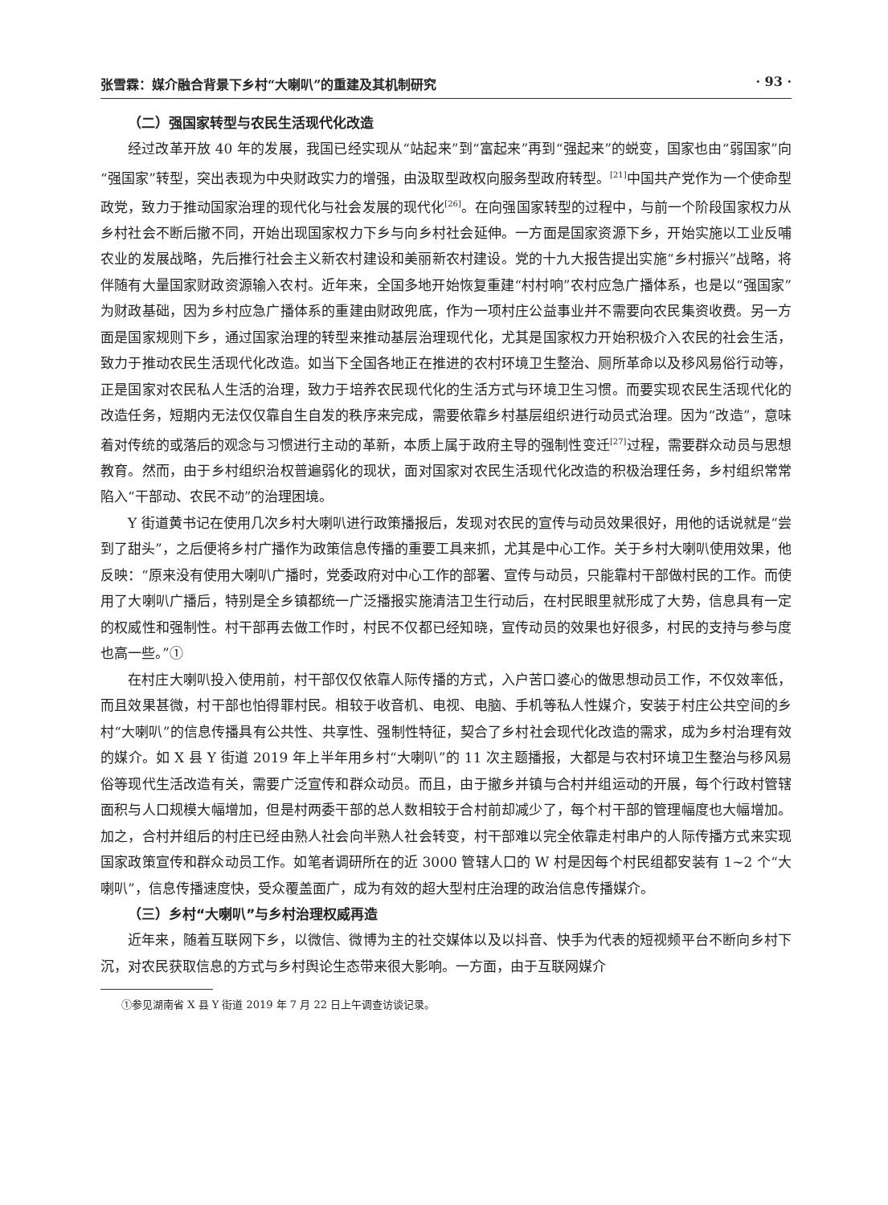张雪霖：媒介融合背景下乡村“大喇叭”的重建及其机制研究 · 93 ·
（二）强国家转型与农民生活现代化改造
经过改革开放 40 年的发展，我国已经实现从“站起来”到“富起来”再到“强起来”的蜕变，国家也由“弱国家”向“强国家”转型，突出表现为中央财政实力的增强，由汲取型政权向服务型政府转型。<sup>[21]</sup>中国共产党作为一个使命型政党，致力于推动国家治理的现代化与社会发展的现代化<sup>[26]</sup>。在向强国家转型的过程中，与前一个阶段国家权力从乡村社会不断后撤不同，开始出现国家权力下乡与向乡村社会延伸。一方面是国家资源下乡，开始实施以工业反哺农业的发展战略，先后推行社会主义新农村建设和美丽新农村建设。党的十九大报告提出实施“乡村振兴”战略，将伴随有大量国家财政资源输入农村。近年来，全国多地开始恢复重建“村村响”农村应急广播体系，也是以“强国家”为财政基础，因为乡村应急广播体系的重建由财政兜底，作为一项村庄公益事业并不需要向农民集资收费。另一方面是国家规则下乡，通过国家治理的转型来推动基层治理现代化，尤其是国家权力开始积极介入农民的社会生活，致力于推动农民生活现代化改造。如当下全国各地正在推进的农村环境卫生整治、厕所革命以及移风易俗行动等，正是国家对农民私人生活的治理，致力于培养农民现代化的生活方式与环境卫生习惯。而要实现农民生活现代化的改造任务，短期内无法仅仅靠自生自发的秩序来完成，需要依靠乡村基层组织进行动员式治理。因为“改造”，意味着对传统的或落后的观念与习惯进行主动的革新，本质上属于政府主导的强制性变迁<sup>[27]</sup>过程，需要群众动员与思想教育。然而，由于乡村组织治权普遍弱化的现状，面对国家对农民生活现代化改造的积极治理任务，乡村组织常常陷入“干部动、农民不动”的治理困境。
Y 街道黄书记在使用几次乡村大喇叭进行政策播报后，发现对农民的宣传与动员效果很好，用他的话说就是“尝到了甜头”，之后便将乡村广播作为政策信息传播的重要工具来抓，尤其是中心工作。关于乡村大喇叭使用效果，他反映：“原来没有使用大喇叭广播时，党委政府对中心工作的部署、宣传与动员，只能靠村干部做村民的工作。而使用了大喇叭广播后，特别是全乡镇都统一广泛播报实施清洁卫生行动后，在村民眼里就形成了大势，信息具有一定的权威性和强制性。村干部再去做工作时，村民不仅都已经知晓，宣传动员的效果也好很多，村民的支持与参与度也高一些。”①
在村庄大喇叭投入使用前，村干部仅仅依靠人际传播的方式，入户苦口婆心的做思想动员工作，不仅效率低，而且效果甚微，村干部也怕得罪村民。相较于收音机、电视、电脑、手机等私人性媒介，安装于村庄公共空间的乡村“大喇叭”的信息传播具有公共性、共享性、强制性特征，契合了乡村社会现代化改造的需求，成为乡村治理有效的媒介。如 X 县 Y 街道 2019 年上半年用乡村“大喇叭”的 11 次主题播报，大都是与农村环境卫生整治与移风易俗等现代生活改造有关，需要广泛宣传和群众动员。而且，由于撤乡并镇与合村并组运动的开展，每个行政村管辖面积与人口规模大幅增加，但是村两委干部的总人数相较于合村前却减少了，每个村干部的管理幅度也大幅增加。加之，合村并组后的村庄已经由熟人社会向半熟人社会转变，村干部难以完全依靠走村串户的人际传播方式来实现国家政策宣传和群众动员工作。如笔者调研所在的近 3000 管辖人口的 W 村是因每个村民组都安装有 1~2 个“大喇叭”，信息传播速度快，受众覆盖面广，成为有效的超大型村庄治理的政治信息传播媒介。
（三）乡村“大喇叭”与乡村治理权威再造
近年来，随着互联网下乡，以微信、微博为主的社交媒体以及以抖音、快手为代表的短视频平台不断向乡村下沉，对农民获取信息的方式与乡村舆论生态带来很大影响。一方面，由于互联网媒介
①参见湖南省 X 县 Y 街道 2019 年 7 月 22 日上午调查访谈记录。